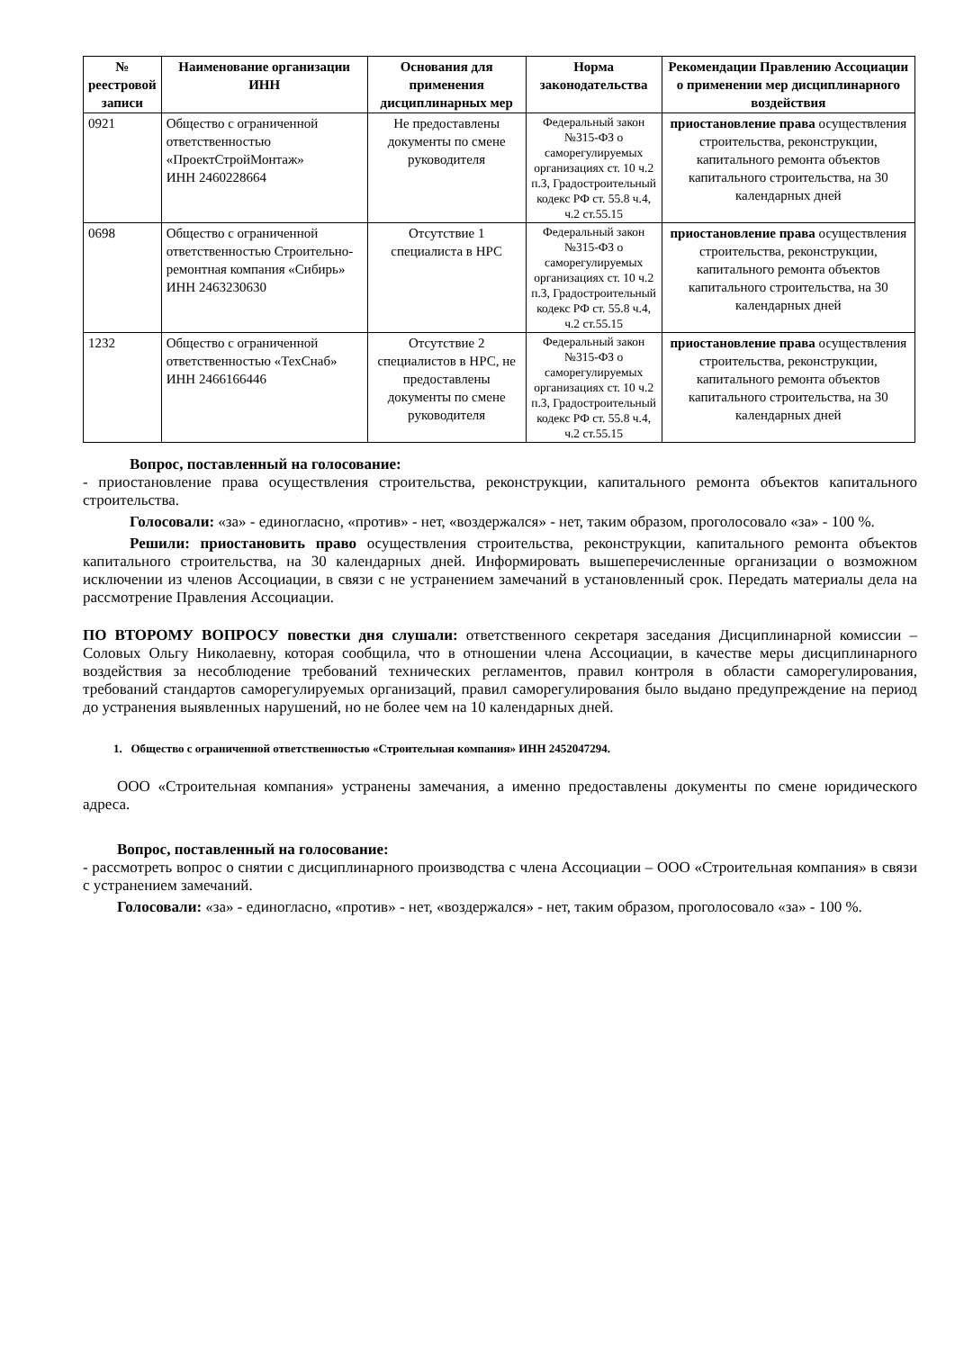| № реестровой записи | Наименование организации ИНН | Основания для применения дисциплинарных мер | Норма законодательства | Рекомендации Правлению Ассоциации о применении мер дисциплинарного воздействия |
| --- | --- | --- | --- | --- |
| 0921 | Общество с ограниченной ответственностью «ПроектСтройМонтаж» ИНН 2460228664 | Не предоставлены документы по смене руководителя | Федеральный закон №315-ФЗ о саморегулируемых организациях ст. 10 ч.2 п.3, Градостроительный кодекс РФ ст. 55.8 ч.4, ч.2 ст.55.15 | приостановление права осуществления строительства, реконструкции, капитального ремонта объектов капитального строительства, на 30 календарных дней |
| 0698 | Общество с ограниченной ответственностью Строительно-ремонтная компания «Сибирь» ИНН 2463230630 | Отсутствие 1 специалиста в НРС | Федеральный закон №315-ФЗ о саморегулируемых организациях ст. 10 ч.2 п.3, Градостроительный кодекс РФ ст. 55.8 ч.4, ч.2 ст.55.15 | приостановление права осуществления строительства, реконструкции, капитального ремонта объектов капитального строительства, на 30 календарных дней |
| 1232 | Общество с ограниченной ответственностью «ТехСнаб» ИНН 2466166446 | Отсутствие 2 специалистов в НРС, не предоставлены документы по смене руководителя | Федеральный закон №315-ФЗ о саморегулируемых организациях ст. 10 ч.2 п.3, Градостроительный кодекс РФ ст. 55.8 ч.4, ч.2 ст.55.15 | приостановление права осуществления строительства, реконструкции, капитального ремонта объектов капитального строительства, на 30 календарных дней |
Вопрос, поставленный на голосование:
- приостановление права осуществления строительства, реконструкции, капитального ремонта объектов капитального строительства.
Голосовали: «за» - единогласно, «против» - нет, «воздержался» - нет, таким образом, проголосовало «за» - 100 %.
Решили: приостановить право осуществления строительства, реконструкции, капитального ремонта объектов капитального строительства, на 30 календарных дней. Информировать вышеперечисленные организации о возможном исключении из членов Ассоциации, в связи с не устранением замечаний в установленный срок. Передать материалы дела на рассмотрение Правления Ассоциации.
ПО ВТОРОМУ ВОПРОСУ повестки дня слушали: ответственного секретаря заседания Дисциплинарной комиссии – Соловых Ольгу Николаевну, которая сообщила, что в отношении члена Ассоциации, в качестве меры дисциплинарного воздействия за несоблюдение требований технических регламентов, правил контроля в области саморегулирования, требований стандартов саморегулируемых организаций, правил саморегулирования было выдано предупреждение на период до устранения выявленных нарушений, но не более чем на 10 календарных дней.
1. Общество с ограниченной ответственностью «Строительная компания» ИНН 2452047294.
ООО «Строительная компания» устранены замечания, а именно предоставлены документы по смене юридического адреса.
Вопрос, поставленный на голосование:
- рассмотреть вопрос о снятии с дисциплинарного производства с члена Ассоциации – ООО «Строительная компания» в связи с устранением замечаний.
Голосовали: «за» - единогласно, «против» - нет, «воздержался» - нет, таким образом, проголосовало «за» - 100 %.